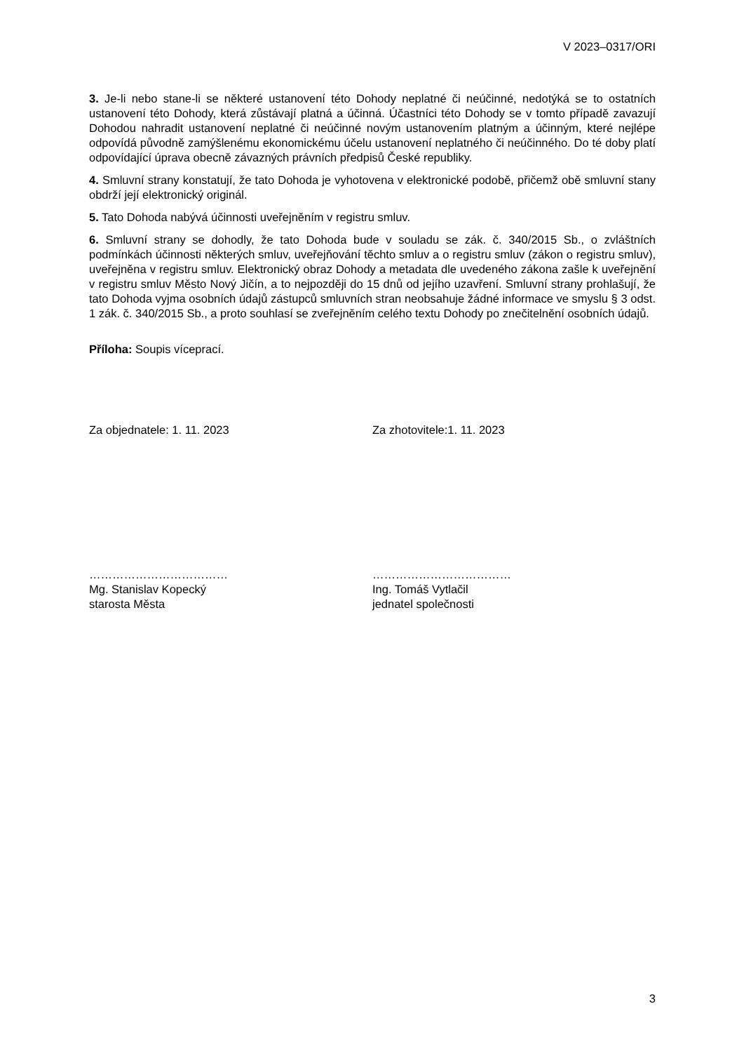V 2023–0317/ORI
3. Je-li nebo stane-li se některé ustanovení této Dohody neplatné či neúčinné, nedotýká se to ostatních ustanovení této Dohody, která zůstávají platná a účinná. Účastníci této Dohody se v tomto případě zavazují Dohodou nahradit ustanovení neplatné či neúčinné novým ustanovením platným a účinným, které nejlépe odpovídá původně zamýšlenému ekonomickému účelu ustanovení neplatného či neúčinného. Do té doby platí odpovídající úprava obecně závazných právních předpisů České republiky.
4. Smluvní strany konstatují, že tato Dohoda je vyhotovena v elektronické podobě, přičemž obě smluvní stany obdrží její elektronický originál.
5. Tato Dohoda nabývá účinnosti uveřejněním v registru smluv.
6. Smluvní strany se dohodly, že tato Dohoda bude v souladu se zák. č. 340/2015 Sb., o zvláštních podmínkách účinnosti některých smluv, uveřejňování těchto smluv a o registru smluv (zákon o registru smluv), uveřejněna v registru smluv. Elektronický obraz Dohody a metadata dle uvedeného zákona zašle k uveřejnění v registru smluv Město Nový Jičín, a to nejpozději do 15 dnů od jejího uzavření. Smluvní strany prohlašují, že tato Dohoda vyjma osobních údajů zástupců smluvních stran neobsahuje žádné informace ve smyslu § 3 odst. 1 zák. č. 340/2015 Sb., a proto souhlasí se zveřejněním celého textu Dohody po znečitelnění osobních údajů.
Příloha: Soupis víceprací.
Za objednatele: 1. 11. 2023 Za zhotovitele:1. 11. 2023
………………………………
Mg. Stanislav Kopecký
starosta Města
………………………………
Ing. Tomáš Vytlačil
jednatel společnosti
3